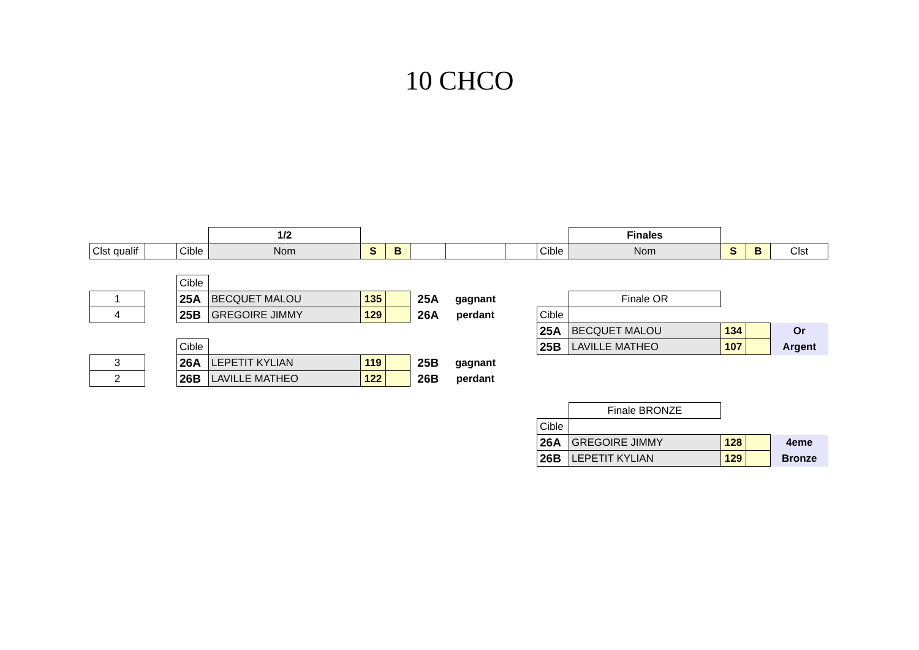10 CHCO
| | | | 1/2 | | | | | | | Finales | | | |
| Clst qualif | | Cible | Nom | S | B | | | | Cible | Nom | S | B | Clst |
| | | Cible | | | | | | | | | | | |
| 1 | | 25A | BECQUET MALOU | 135 | | 25A | gagnant | | | Finale OR | | | |
| 4 | | 25B | GREGOIRE JIMMY | 129 | | 26A | perdant | | Cible | | | | |
| | | | | | | | | | 25A | BECQUET MALOU | 134 | | Or |
| | | Cible | | | | | | | 25B | LAVILLE MATHEO | 107 | | Argent |
| 3 | | 26A | LEPETIT KYLIAN | 119 | | 25B | gagnant | | | | | | |
| 2 | | 26B | LAVILLE MATHEO | 122 | | 26B | perdant | | | | | | |
| | | | | | | | | | | Finale BRONZE | | | |
| | | | | | | | | | Cible | | | | |
| | | | | | | | | | 26A | GREGOIRE JIMMY | 128 | | 4eme |
| | | | | | | | | | 26B | LEPETIT KYLIAN | 129 | | Bronze |